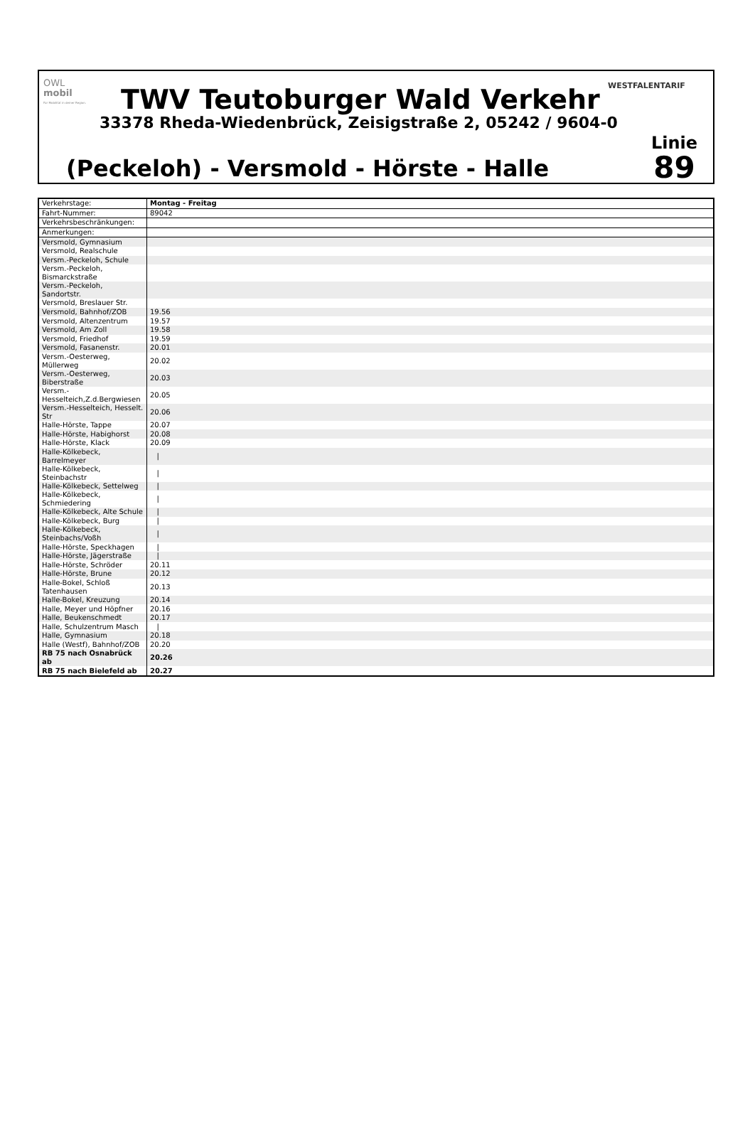OWL
mobil
Für Mobilität in deiner Region.
WESTFALENTARIF
TWV Teutoburger Wald Verkehr
33378 Rheda-Wiedenbrück, Zeisigstraße 2, 05242 / 9604-0
(Peckeloh) - Versmold - Hörste - Halle
Linie
89
| Verkehrstage: | Montag - Freitag |
| Fahrt-Nummer: | 89042 |
| Verkehrsbeschränkungen: | |
| Anmerkungen: | |
| Versmold, Gymnasium | |
| Versmold, Realschule | |
| Versm.-Peckeloh, Schule | |
| Versm.-Peckeloh, Bismarckstraße | |
| Versm.-Peckeloh, Sandortstr. | |
| Versmold, Breslauer Str. | |
| Versmold, Bahnhof/ZOB | 19.56 |
| Versmold, Altenzentrum | 19.57 |
| Versmold, Am Zoll | 19.58 |
| Versmold, Friedhof | 19.59 |
| Versmold, Fasanenstr. | 20.01 |
| Versm.-Oesterweg, Müllerweg | 20.02 |
| Versm.-Oesterweg, Biberstraße | 20.03 |
| Versm.-Hesselteich,Z.d.Bergwiesen | 20.05 |
| Versm.-Hesselteich, Hesselt. Str | 20.06 |
| Halle-Hörste, Tappe | 20.07 |
| Halle-Hörste, Habighorst | 20.08 |
| Halle-Hörste, Klack | 20.09 |
| Halle-Kölkebeck, Barrelmeyer | / |
| Halle-Kölkebeck, Steinbachstr | / |
| Halle-Kölkebeck, Settelweg | / |
| Halle-Kölkebeck, Schmiedering | / |
| Halle-Kölkebeck, Alte Schule | / |
| Halle-Kölkebeck, Burg | / |
| Halle-Kölkebeck, Steinbachs/Voßh | / |
| Halle-Hörste, Speckhagen | / |
| Halle-Hörste, Jägerstraße | / |
| Halle-Hörste, Schröder | 20.11 |
| Halle-Hörste, Brune | 20.12 |
| Halle-Bokel, Schloß Tatenhausen | 20.13 |
| Halle-Bokel, Kreuzung | 20.14 |
| Halle, Meyer und Höpfner | 20.16 |
| Halle, Beukenschmedt | 20.17 |
| Halle, Schulzentrum Masch | / |
| Halle, Gymnasium | 20.18 |
| Halle (Westf), Bahnhof/ZOB | 20.20 |
| RB 75 nach Osnabrück ab | 20.26 |
| RB 75 nach Bielefeld ab | 20.27 |